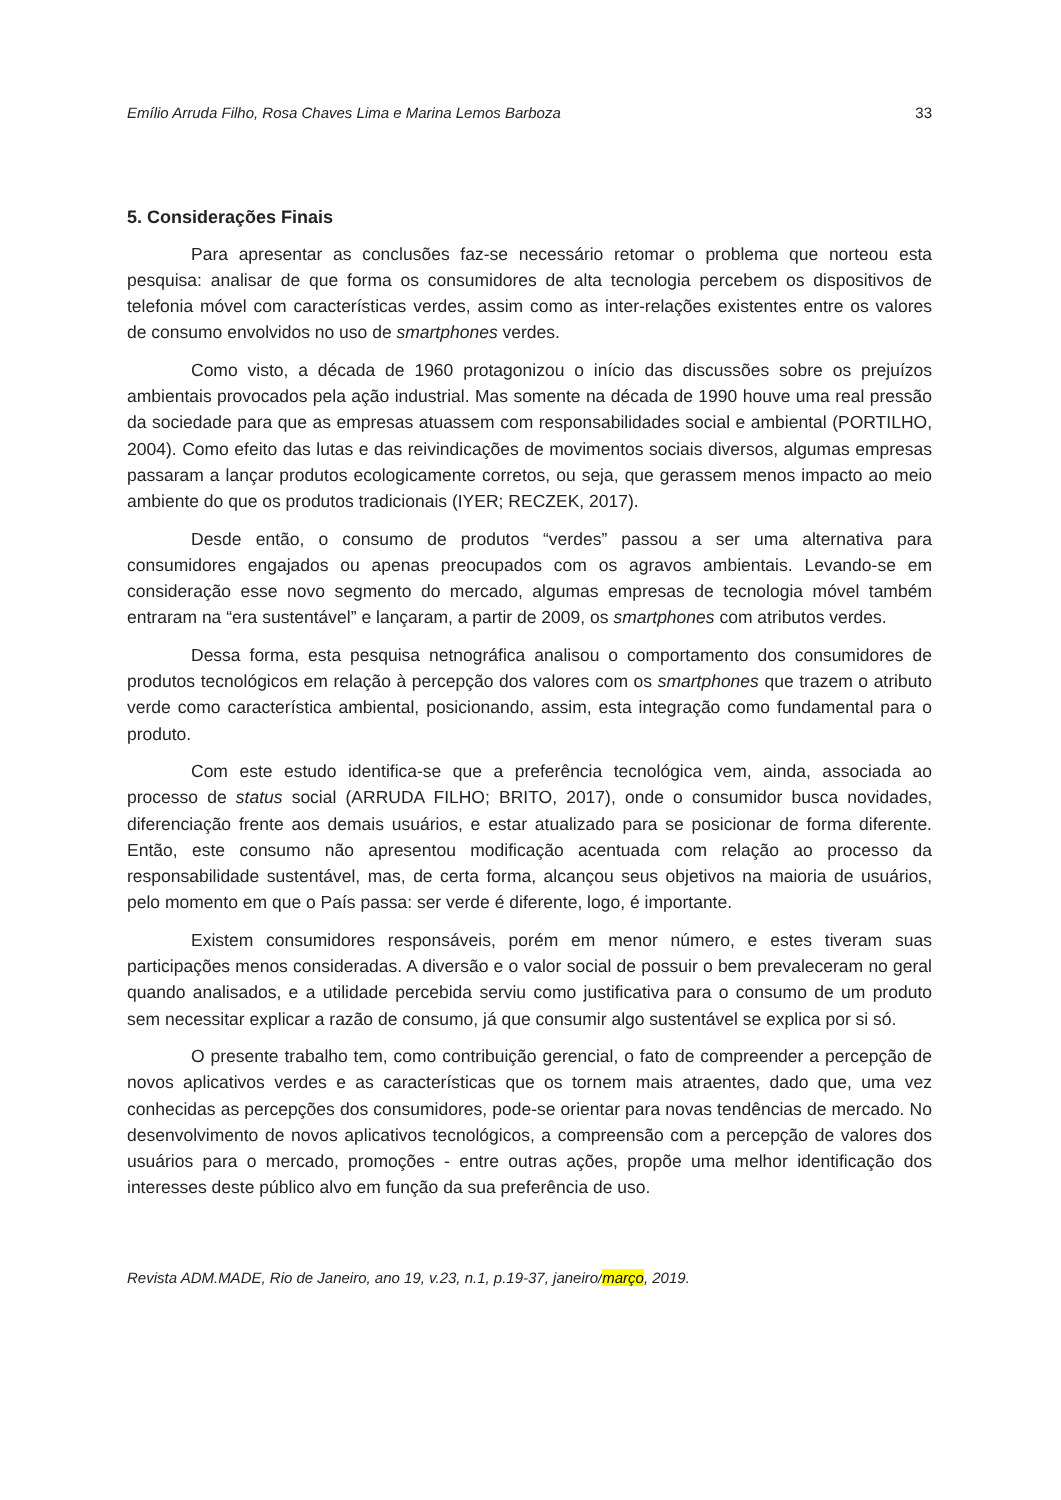Emílio Arruda Filho, Rosa Chaves Lima e Marina Lemos Barboza 33
5. Considerações Finais
Para apresentar as conclusões faz-se necessário retomar o problema que norteou esta pesquisa: analisar de que forma os consumidores de alta tecnologia percebem os dispositivos de telefonia móvel com características verdes, assim como as inter-relações existentes entre os valores de consumo envolvidos no uso de smartphones verdes.
Como visto, a década de 1960 protagonizou o início das discussões sobre os prejuízos ambientais provocados pela ação industrial. Mas somente na década de 1990 houve uma real pressão da sociedade para que as empresas atuassem com responsabilidades social e ambiental (PORTILHO, 2004). Como efeito das lutas e das reivindicações de movimentos sociais diversos, algumas empresas passaram a lançar produtos ecologicamente corretos, ou seja, que gerassem menos impacto ao meio ambiente do que os produtos tradicionais (IYER; RECZEK, 2017).
Desde então, o consumo de produtos “verdes” passou a ser uma alternativa para consumidores engajados ou apenas preocupados com os agravos ambientais. Levando-se em consideração esse novo segmento do mercado, algumas empresas de tecnologia móvel também entraram na “era sustentável” e lançaram, a partir de 2009, os smartphones com atributos verdes.
Dessa forma, esta pesquisa netnográfica analisou o comportamento dos consumidores de produtos tecnológicos em relação à percepção dos valores com os smartphones que trazem o atributo verde como característica ambiental, posicionando, assim, esta integração como fundamental para o produto.
Com este estudo identifica-se que a preferência tecnológica vem, ainda, associada ao processo de status social (ARRUDA FILHO; BRITO, 2017), onde o consumidor busca novidades, diferenciação frente aos demais usuários, e estar atualizado para se posicionar de forma diferente. Então, este consumo não apresentou modificação acentuada com relação ao processo da responsabilidade sustentável, mas, de certa forma, alcançou seus objetivos na maioria de usuários, pelo momento em que o País passa: ser verde é diferente, logo, é importante.
Existem consumidores responsáveis, porém em menor número, e estes tiveram suas participações menos consideradas. A diversão e o valor social de possuir o bem prevaleceram no geral quando analisados, e a utilidade percebida serviu como justificativa para o consumo de um produto sem necessitar explicar a razão de consumo, já que consumir algo sustentável se explica por si só.
O presente trabalho tem, como contribuição gerencial, o fato de compreender a percepção de novos aplicativos verdes e as características que os tornem mais atraentes, dado que, uma vez conhecidas as percepções dos consumidores, pode-se orientar para novas tendências de mercado. No desenvolvimento de novos aplicativos tecnológicos, a compreensão com a percepção de valores dos usuários para o mercado, promoções - entre outras ações, propõe uma melhor identificação dos interesses deste público alvo em função da sua preferência de uso.
Revista ADM.MADE, Rio de Janeiro, ano 19, v.23, n.1, p.19-37, janeiro/março, 2019.